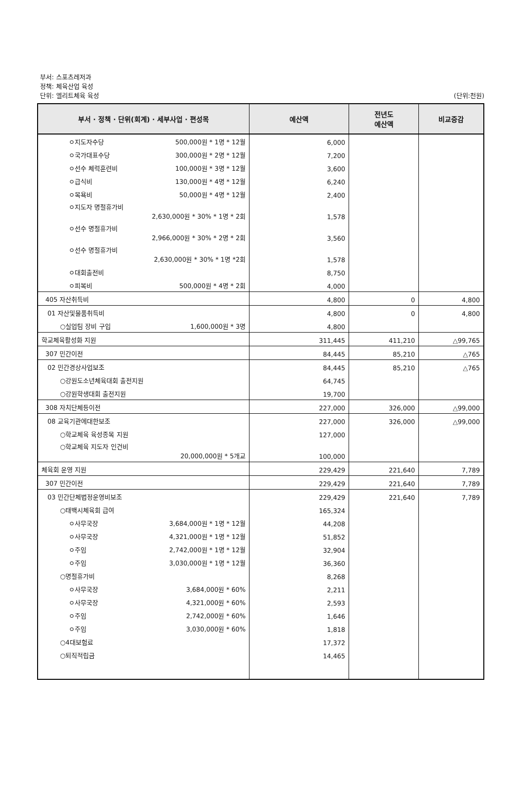부서: 스포츠레저과
정책: 체육산업 육성
단위: 엘리트체육 육성
(단위:천원)
| 부서 · 정책 · 단위(회계) · 세부사업 · 편성목 | 예산액 | 전년도 예산액 | 비교증감 |
| --- | --- | --- | --- |
| ㅇ지도자수당 500,000원 * 1명 * 12월 | 6,000 | | |
| ㅇ국가대표수당 300,000원 * 2명 * 12월 | 7,200 | | |
| ㅇ선수 체력훈련비 100,000원 * 3명 * 12월 | 3,600 | | |
| ㅇ급식비 130,000원 * 4명 * 12월 | 6,240 | | |
| ㅇ목욕비 50,000원 * 4명 * 12월 | 2,400 | | |
| ㅇ지도자 명절휴가비 2,630,000원 * 30% * 1명 * 2회 | 1,578 | | |
| ㅇ선수 명절휴가비 2,966,000원 * 30% * 2명 * 2회 | 3,560 | | |
| ㅇ선수 명절휴가비 2,630,000원 * 30% * 1명 *2회 | 1,578 | | |
| ㅇ대회출전비 | 8,750 | | |
| ㅇ피복비 500,000원 * 4명 * 2회 | 4,000 | | |
| 405 자산취득비 | 4,800 | 0 | 4,800 |
| 01 자산및물품취득비 | 4,800 | 0 | 4,800 |
| ○실업팀 장비 구입 1,600,000원 * 3명 | 4,800 | | |
| 학교체육활성화 지원 | 311,445 | 411,210 | △99,765 |
| 307 민간이전 | 84,445 | 85,210 | △765 |
| 02 민간경상사업보조 | 84,445 | 85,210 | △765 |
| ○강원도소년체육대회 출전지원 | 64,745 | | |
| ○강원학생대회 출전지원 | 19,700 | | |
| 308 자치단체등이전 | 227,000 | 326,000 | △99,000 |
| 08 교육기관에대한보조 | 227,000 | 326,000 | △99,000 |
| ○학교체육 육성종목 지원 | 127,000 | | |
| ○학교체육 지도자 인건비 20,000,000원 * 5개교 | 100,000 | | |
| 체육회 운영 지원 | 229,429 | 221,640 | 7,789 |
| 307 민간이전 | 229,429 | 221,640 | 7,789 |
| 03 민간단체법정운영비보조 | 229,429 | 221,640 | 7,789 |
| ○태백시체육회 급여 | 165,324 | | |
| ㅇ사무국장 3,684,000원 * 1명 * 12월 | 44,208 | | |
| ㅇ사무국장 4,321,000원 * 1명 * 12월 | 51,852 | | |
| ㅇ주임 2,742,000원 * 1명 * 12월 | 32,904 | | |
| ㅇ주임 3,030,000원 * 1명 * 12월 | 36,360 | | |
| ○명절휴가비 | 8,268 | | |
| ㅇ사무국장 3,684,000원 * 60% | 2,211 | | |
| ㅇ사무국장 4,321,000원 * 60% | 2,593 | | |
| ㅇ주임 2,742,000원 * 60% | 1,646 | | |
| ㅇ주임 3,030,000원 * 60% | 1,818 | | |
| ○4대보험료 | 17,372 | | |
| ○퇴직적립금 | 14,465 | | |